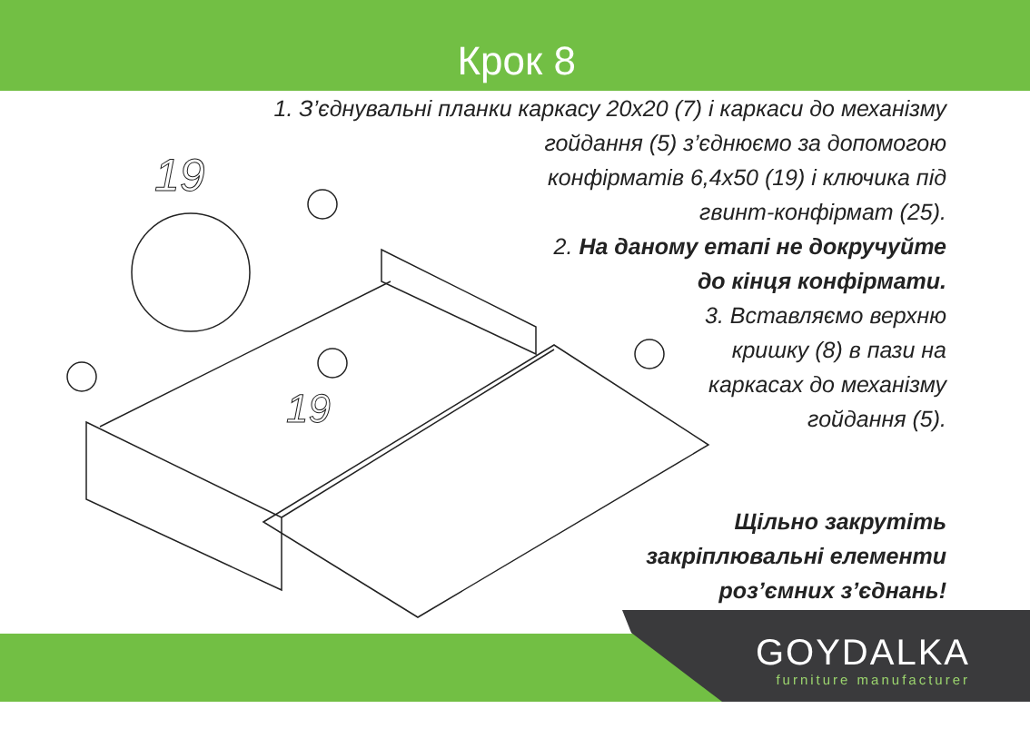Крок 8
19
19
1. З’єднувальні планки каркасу 20х20 (7) і каркаси до механізму
гойдання (5) з’єднюємо за допомогою
конфірматів 6,4х50 (19) і ключика під
гвинт-конфірмат (25).
2. На даному етапі не докручуйте
до кінця конфірмати.
3. Вставляємо верхню
кришку (8) в пази на
каркасах до механізму
гойдання (5).
Щільно закрутіть
закріплювальні елементи
роз’ємних з’єднань!
GOYDALKA
furniture manufacturer